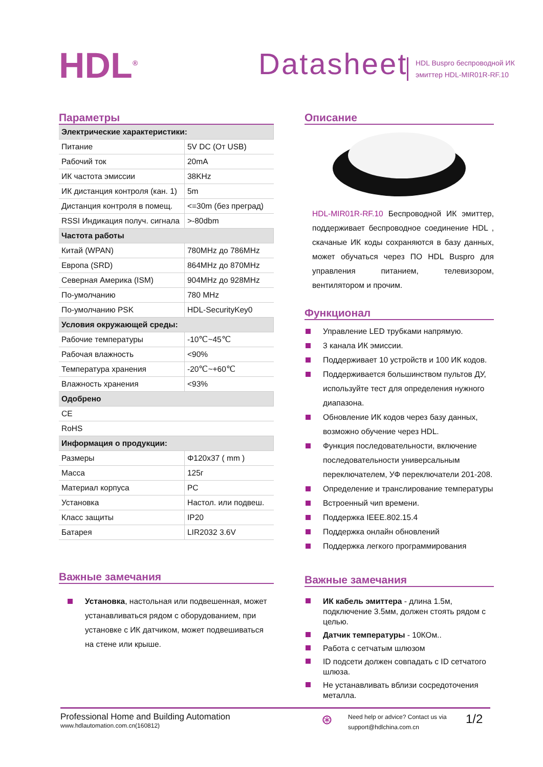HDL<sup>®</sup>
Datasheet
HDL Buspro беспроводной ИК
эмиттер HDL-MIR01R-RF.10
Параметры
| Электрические характеристики: | |
| Питание | 5V DC (От USB) |
| Рабочий ток | 20mA |
| ИК частота эмиссии | 38KHz |
| ИК дистанция контроля (кан. 1) | 5m |
| Дистанция контроля в помещ. | <=30m (без преград) |
| RSSI Индикация получ. сигнала | >-80dbm |
| Частота работы | |
| Китай (WPAN) | 780MHz до 786MHz |
| Европа (SRD) | 864MHz до 870MHz |
| Северная Америка (ISM) | 904MHz до 928MHz |
| По-умолчанию | 780 MHz |
| По-умолчанию PSK | HDL-SecurityKey0 |
| Условия окружающей среды: | |
| Рабочие температуры | -10℃~45℃ |
| Рабочая влажность | <90% |
| Температура хранения | -20℃~+60℃ |
| Влажность хранения | <93% |
| Одобрено | |
| CE | |
| RoHS | |
| Информация о продукции: | |
| Размеры | Φ120x37 ( mm ) |
| Масса | 125г |
| Материал корпуса | PC |
| Установка | Настол. или подвеш. |
| Класс защиты | IP20 |
| Батарея | LIR2032 3.6V |
Важные замечания
Установка, настольная или подвешенная, может устанавливаться рядом с оборудованием, при установке с ИК датчиком, может подвешиваться на стене или крыше.
Описание
HDL-MIR01R-RF.10 Беспроводной ИК эмиттер, поддерживает беспроводное соединение HDL , скачаные ИК коды сохраняются в базу данных, может обучаться через ПО HDL Buspro для управления питанием, телевизором, вентилятором и прочим.
Функционал
Управление LED трубками напрямую.
3 канала ИК эмиссии.
Поддерживает 10 устройств и 100 ИК кодов.
Поддерживается большинством пультов ДУ, используйте тест для определения нужного диапазона.
Обновление ИК кодов через базу данных, возможно обучение через HDL.
Функция последовательности, включение последовательности универсальным переключателем, УФ переключатели 201-208.
Определение и транслирование температуры
Встроенный чип времени.
Поддержка IEEE.802.15.4
Поддержка онлайн обновлений
Поддержка легкого программирования
Важные замечания
ИК кабель эмиттера - длина 1.5м, подключение 3.5мм, должен стоять рядом с целью.
Датчик температуры - 10КОм..
Работа с сетчатым шлюзом
ID подсети должен совпадать с ID сетчатого шлюза.
Не устанавливать вблизи сосредоточения металла.
Professional Home and Building Automation
www.hdlautomation.com.cn(160812)
⊛
Need help or advice? Contact us via
support@hdlchina.com.cn
1/2